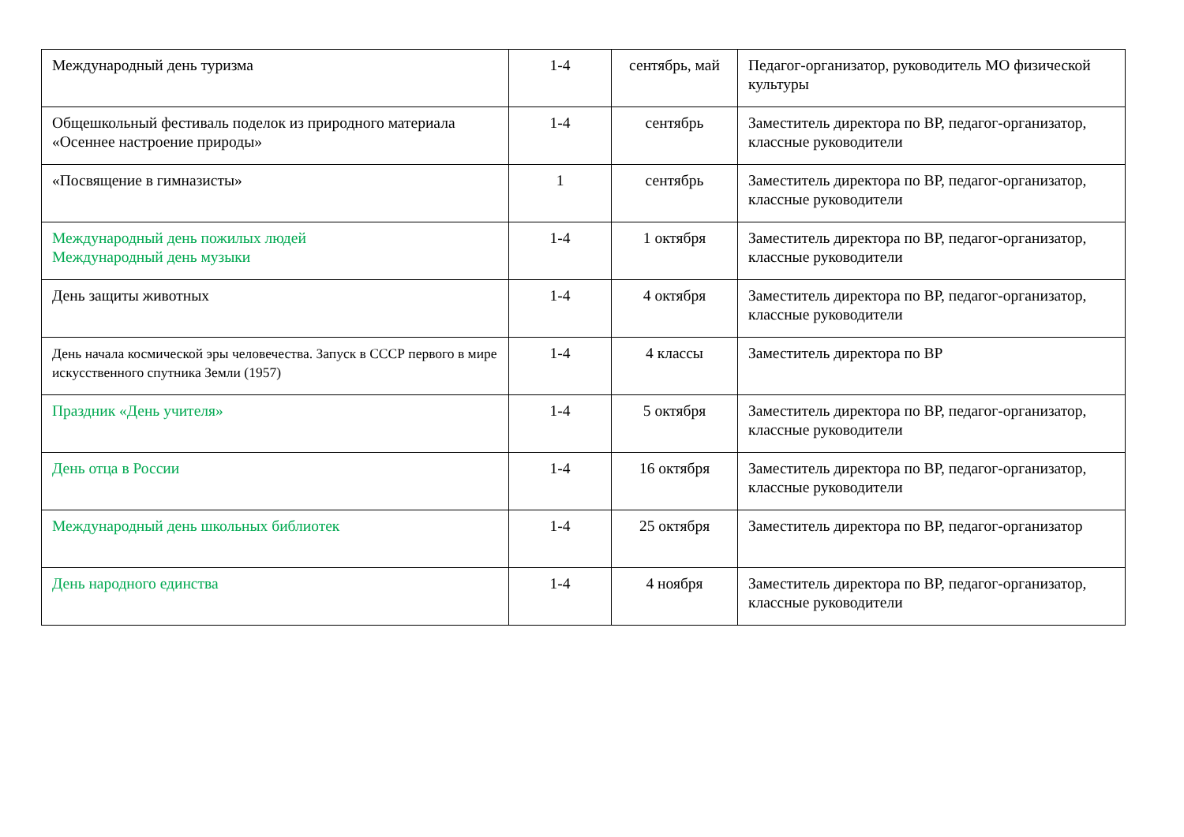| Международный день туризма | 1-4 | сентябрь, май | Педагог-организатор, руководитель МО физической культуры |
| Общешкольный фестиваль поделок из природного материала «Осеннее настроение природы» | 1-4 | сентябрь | Заместитель директора по ВР, педагог-организатор, классные руководители |
| «Посвящение в гимназисты» | 1 | сентябрь | Заместитель директора по ВР, педагог-организатор, классные руководители |
| Международный день пожилых людей Международный день музыки | 1-4 | 1 октября | Заместитель директора по ВР, педагог-организатор, классные руководители |
| День защиты животных | 1-4 | 4 октября | Заместитель директора по ВР, педагог-организатор, классные руководители |
| День начала космической эры человечества. Запуск в СССР первого в мире искусственного спутника Земли (1957) | 1-4 | 4 классы | Заместитель директора по ВР |
| Праздник «День учителя» | 1-4 | 5 октября | Заместитель директора по ВР, педагог-организатор, классные руководители |
| День отца в России | 1-4 | 16 октября | Заместитель директора по ВР, педагог-организатор, классные руководители |
| Международный день школьных библиотек | 1-4 | 25 октября | Заместитель директора по ВР, педагог-организатор |
| День народного единства | 1-4 | 4 ноября | Заместитель директора по ВР, педагог-организатор, классные руководители |